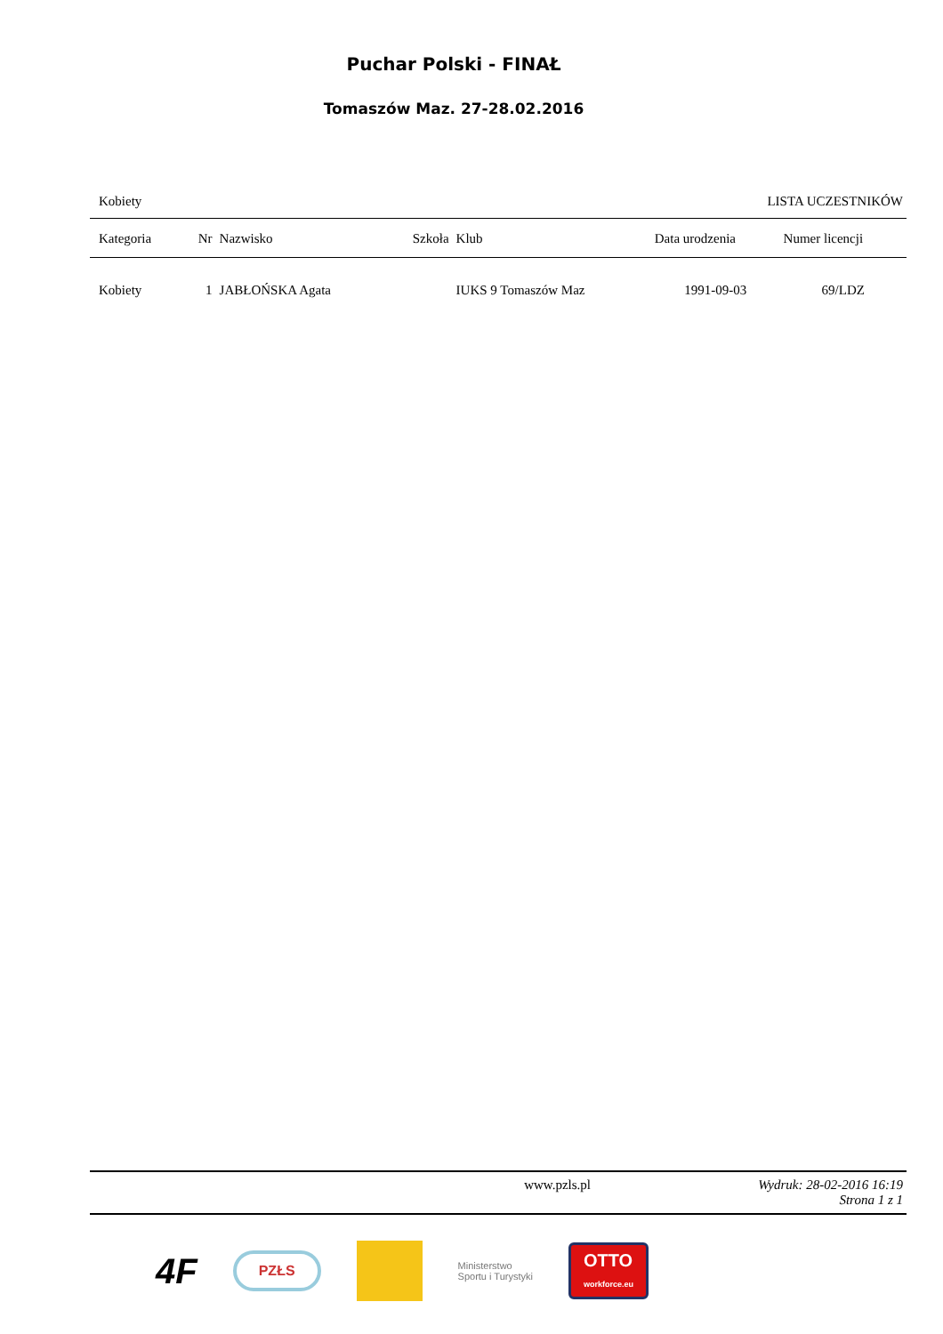Puchar Polski - FINAŁ
Tomaszów Maz. 27-28.02.2016
Kobiety LISTA UCZESTNIKÓW
| Kategoria | Nr | Nazwisko | Szkoła | Klub | Data urodzenia | Numer licencji |
| --- | --- | --- | --- | --- | --- | --- |
| Kobiety | 1 | JABŁOŃSKA Agata | | IUKS 9 Tomaszów Maz | 1991-09-03 | 69/LDZ |
www.pzls.pl Wydruk: 28-02-2016 16:19
Strona 1 z 1
4F PZŁS Ministerstwo
Sportu i Turystyki OTTO
workforce.eu